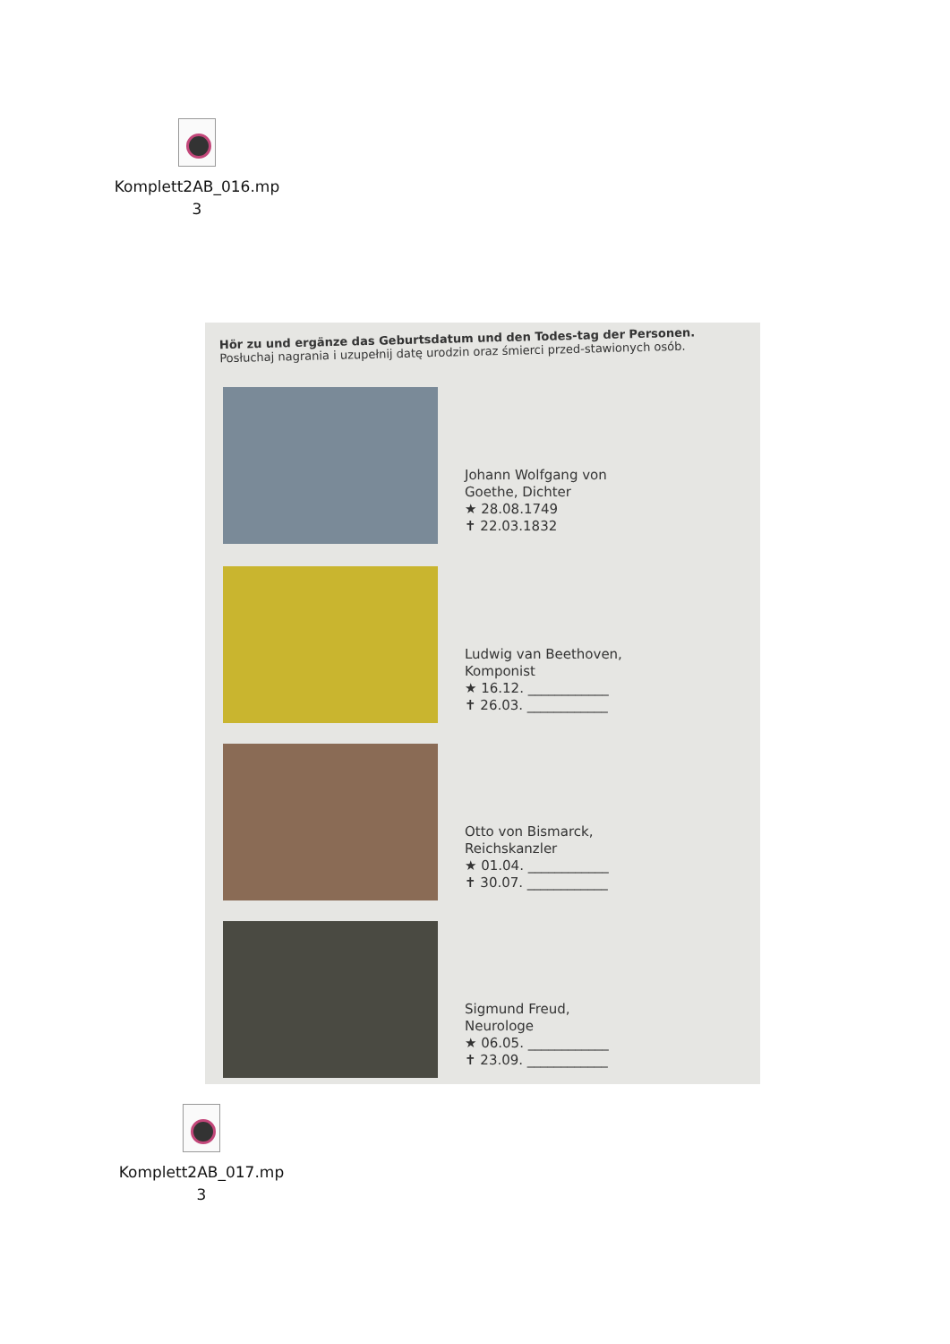Komplett2AB_016.mp
3
Hör zu und ergänze das Geburtsdatum und den Todes-tag der Personen.
Posłuchaj nagrania i uzupełnij datę urodzin oraz śmierci przed-stawionych osób.
Johann Wolfgang von
Goethe, Dichter
★ 28.08.1749
✝ 22.03.1832
Ludwig van Beethoven,
Komponist
★ 16.12. ____________
✝ 26.03. ____________
Otto von Bismarck,
Reichskanzler
★ 01.04. ____________
✝ 30.07. ____________
Sigmund Freud,
Neurologe
★ 06.05. ____________
✝ 23.09. ____________
Komplett2AB_017.mp
3